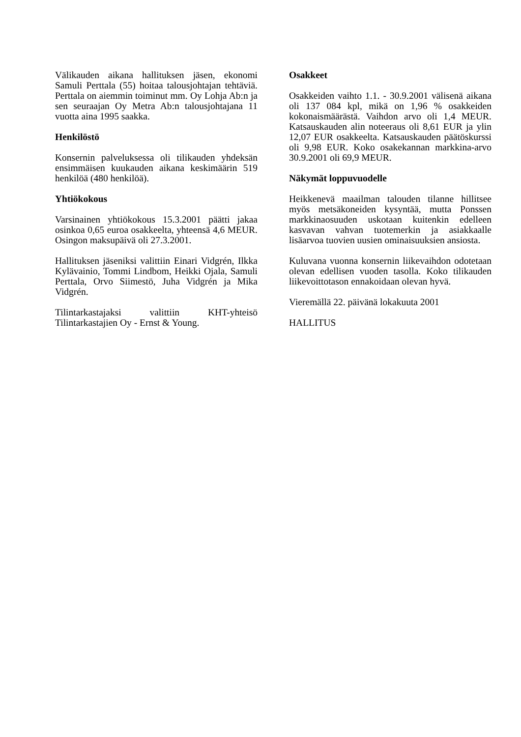Välikauden aikana hallituksen jäsen, ekonomi Samuli Perttala (55) hoitaa talousjohtajan tehtäviä. Perttala on aiemmin toiminut mm. Oy Lohja Ab:n ja sen seuraajan Oy Metra Ab:n talousjohtajana 11 vuotta aina 1995 saakka.
Henkilöstö
Konsernin palveluksessa oli tilikauden yhdeksän ensimmäisen kuukauden aikana keskimäärin 519 henkilöä (480 henkilöä).
Yhtiökokous
Varsinainen yhtiökokous 15.3.2001 päätti jakaa osinkoa 0,65 euroa osakkeelta, yhteensä 4,6 MEUR. Osingon maksupäivä oli 27.3.2001.
Hallituksen jäseniksi valittiin Einari Vidgrén, Ilkka Kylävainio, Tommi Lindbom, Heikki Ojala, Samuli Perttala, Orvo Siimestö, Juha Vidgrén ja Mika Vidgrén.
Tilintarkastajaksi valittiin KHT-yhteisö Tilintarkastajien Oy - Ernst & Young.
Osakkeet
Osakkeiden vaihto 1.1. - 30.9.2001 välisenä aikana oli 137 084 kpl, mikä on 1,96 % osakkeiden kokonaismäärästä. Vaihdon arvo oli 1,4 MEUR. Katsauskauden alin noteeraus oli 8,61 EUR ja ylin 12,07 EUR osakkeelta. Katsauskauden päätöskurssi oli 9,98 EUR. Koko osakekannan markkina-arvo 30.9.2001 oli 69,9 MEUR.
Näkymät loppuvuodelle
Heikkenevä maailman talouden tilanne hillitsee myös metsäkoneiden kysyntää, mutta Ponssen markkinaosuuden uskotaan kuitenkin edelleen kasvavan vahvan tuotemerkin ja asiakkaalle lisäarvoa tuovien uusien ominaisuuksien ansiosta.
Kuluvana vuonna konsernin liikevaihdon odotetaan olevan edellisen vuoden tasolla. Koko tilikauden liikevoittotason ennakoidaan olevan hyvä.
Vieremällä 22. päivänä lokakuuta 2001
HALLITUS